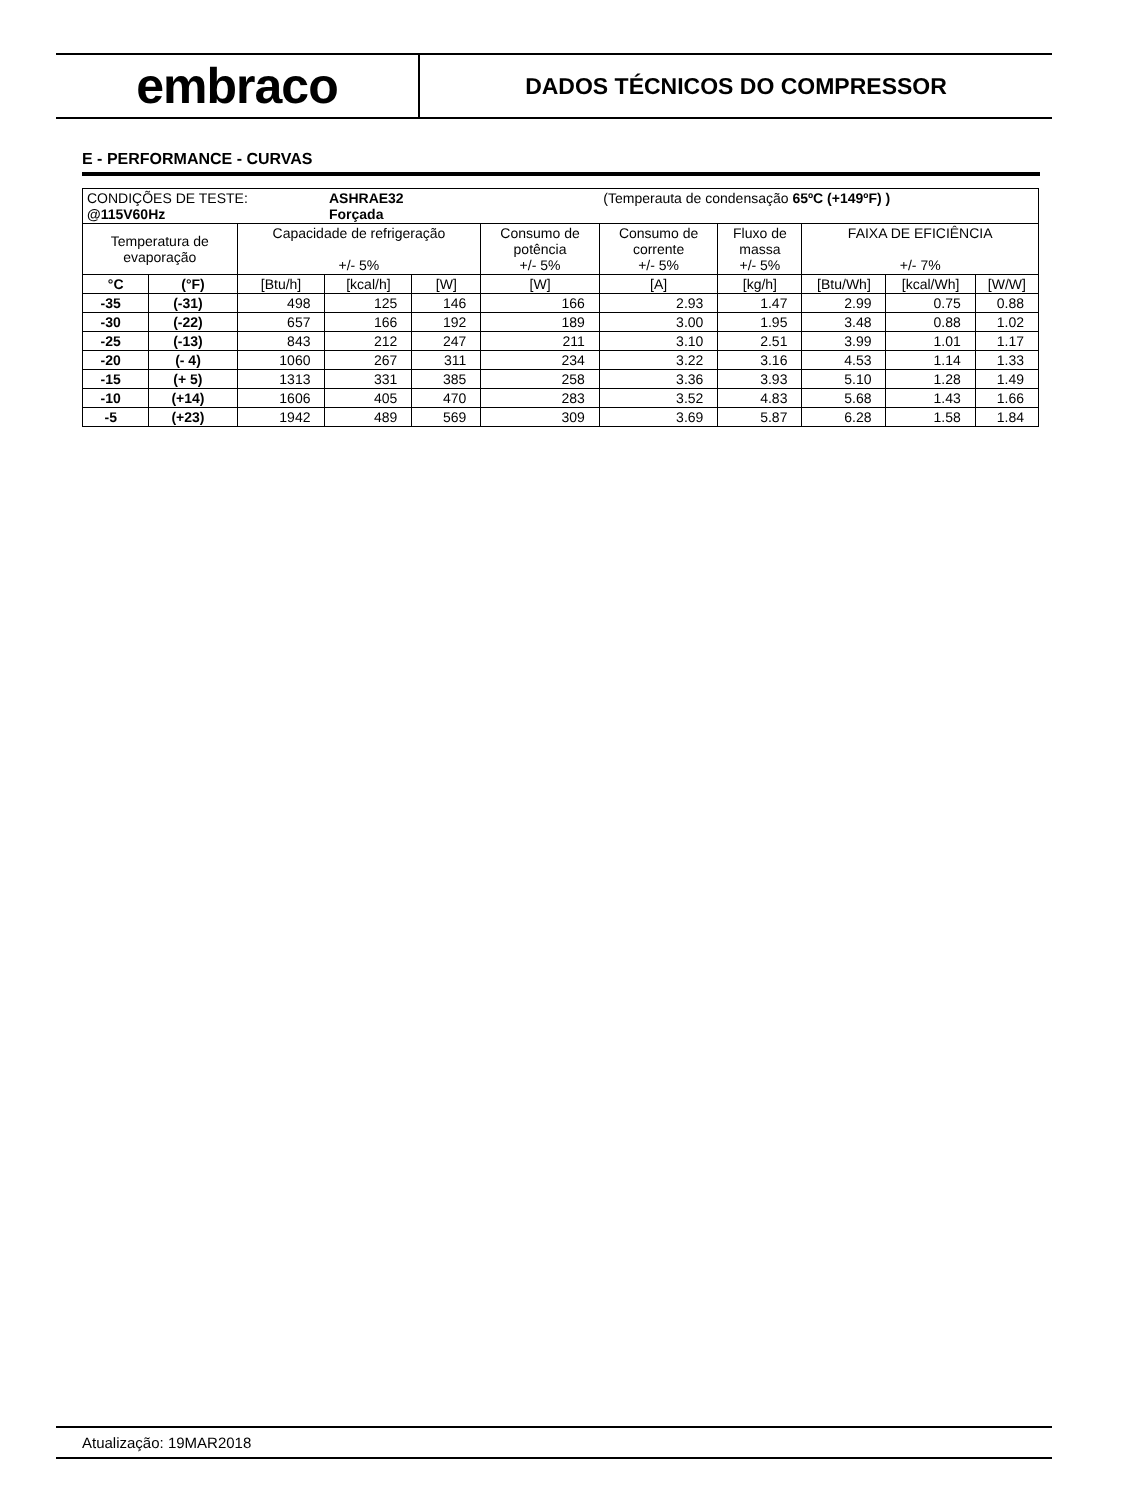embraco
DADOS TÉCNICOS DO COMPRESSOR
E - PERFORMANCE - CURVAS
| CONDIÇÕES DE TESTE: @115V60Hz | | | ASHRAE32 Forçada | | | (Temperauta de condensação 65ºC (+149ºF) ) | | | | |
| Temperatura de evaporação | | Capacidade de refrigeração +/- 5% | | | Consumo de potência +/- 5% | Consumo de corrente +/- 5% | Fluxo de massa +/- 5% | FAIXA DE EFICIÊNCIA +/- 7% | | |
| °C | (°F) | [Btu/h] | [kcal/h] | [W] | [W] | [A] | [kg/h] | [Btu/Wh] | [kcal/Wh] | [W/W] |
| -35 | (-31) | 498 | 125 | 146 | 166 | 2.93 | 1.47 | 2.99 | 0.75 | 0.88 |
| -30 | (-22) | 657 | 166 | 192 | 189 | 3.00 | 1.95 | 3.48 | 0.88 | 1.02 |
| -25 | (-13) | 843 | 212 | 247 | 211 | 3.10 | 2.51 | 3.99 | 1.01 | 1.17 |
| -20 | (- 4) | 1060 | 267 | 311 | 234 | 3.22 | 3.16 | 4.53 | 1.14 | 1.33 |
| -15 | (+ 5) | 1313 | 331 | 385 | 258 | 3.36 | 3.93 | 5.10 | 1.28 | 1.49 |
| -10 | (+14) | 1606 | 405 | 470 | 283 | 3.52 | 4.83 | 5.68 | 1.43 | 1.66 |
| -5 | (+23) | 1942 | 489 | 569 | 309 | 3.69 | 5.87 | 6.28 | 1.58 | 1.84 |
Atualização: 19MAR2018